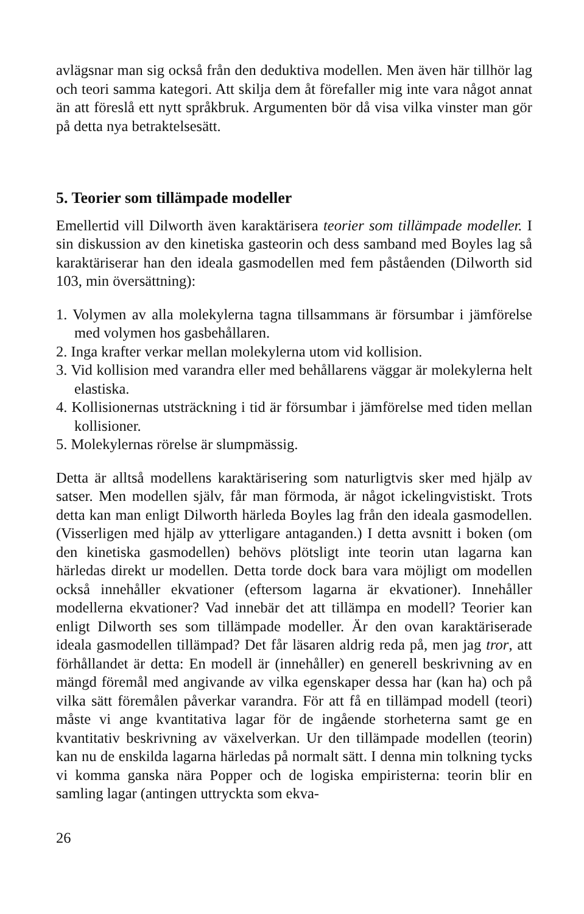avlägsnar man sig också från den deduktiva modellen. Men även här tillhör lag och teori samma kategori. Att skilja dem åt förefaller mig inte vara något annat än att föreslå ett nytt språkbruk. Argumenten bör då visa vilka vinster man gör på detta nya betraktelsesätt.
5. Teorier som tillämpade modeller
Emellertid vill Dilworth även karaktärisera teorier som tillämpade modeller. I sin diskussion av den kinetiska gasteorin och dess samband med Boyles lag så karaktäriserar han den ideala gasmodellen med fem påståenden (Dilworth sid 103, min översättning):
1. Volymen av alla molekylerna tagna tillsammans är försumbar i jämförelse med volymen hos gasbehållaren.
2. Inga krafter verkar mellan molekylerna utom vid kollision.
3. Vid kollision med varandra eller med behållarens väggar är molekylerna helt elastiska.
4. Kollisionernas utsträckning i tid är försumbar i jämförelse med tiden mellan kollisioner.
5. Molekylernas rörelse är slumpmässig.
Detta är alltså modellens karaktärisering som naturligtvis sker med hjälp av satser. Men modellen själv, får man förmoda, är något ickelingvistiskt. Trots detta kan man enligt Dilworth härleda Boyles lag från den ideala gasmodellen. (Visserligen med hjälp av ytterligare antaganden.) I detta avsnitt i boken (om den kinetiska gasmodellen) behövs plötsligt inte teorin utan lagarna kan härledas direkt ur modellen. Detta torde dock bara vara möjligt om modellen också innehåller ekvationer (eftersom lagarna är ekvationer). Innehåller modellerna ekvationer? Vad innebär det att tillämpa en modell? Teorier kan enligt Dilworth ses som tillämpade modeller. Är den ovan karaktäriserade ideala gasmodellen tillämpad? Det får läsaren aldrig reda på, men jag tror, att förhållandet är detta: En modell är (innehåller) en generell beskrivning av en mängd föremål med angivande av vilka egenskaper dessa har (kan ha) och på vilka sätt föremålen påverkar varandra. För att få en tillämpad modell (teori) måste vi ange kvantitativa lagar för de ingående storheterna samt ge en kvantitativ beskrivning av växelverkan. Ur den tillämpade modellen (teorin) kan nu de enskilda lagarna härledas på normalt sätt. I denna min tolkning tycks vi komma ganska nära Popper och de logiska empiristerna: teorin blir en samling lagar (antingen uttryckta som ekva-
26